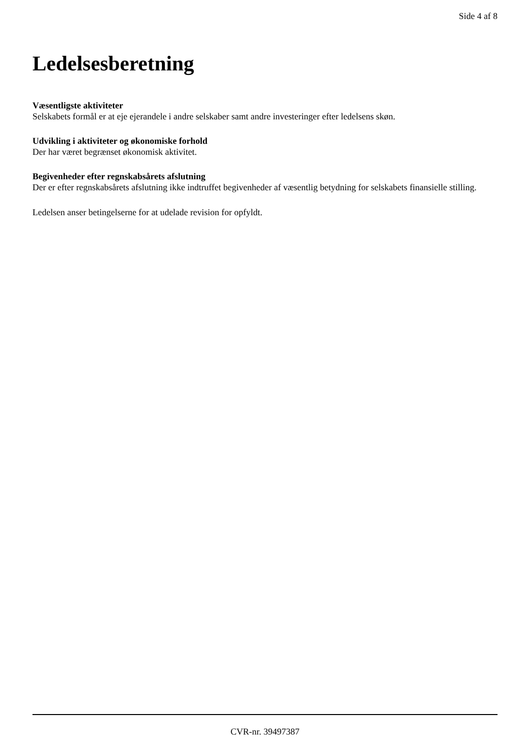Side 4 af 8
Ledelsesberetning
Væsentligste aktiviteter
Selskabets formål er at eje ejerandele i andre selskaber samt andre investeringer efter ledelsens skøn.
Udvikling i aktiviteter og økonomiske forhold
Der har været begrænset økonomisk aktivitet.
Begivenheder efter regnskabsårets afslutning
Der er efter regnskabsårets afslutning ikke indtruffet begivenheder af væsentlig betydning for selskabets finansielle stilling.
Ledelsen anser betingelserne for at udelade revision for opfyldt.
CVR-nr. 39497387